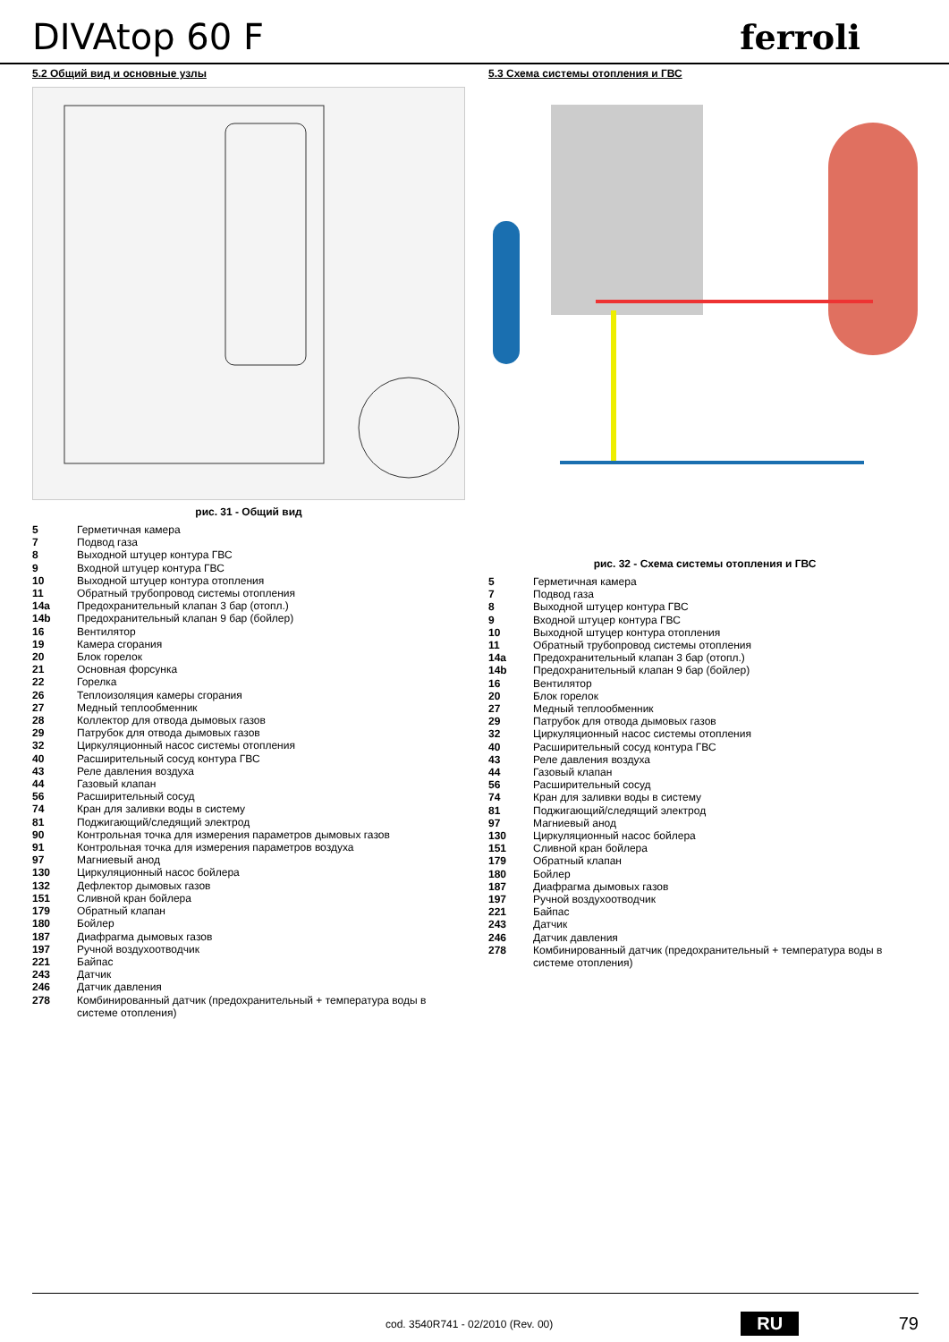DIVAtop 60 F
ferroli
5.2 Общий вид и основные узлы
рис. 31 - Общий вид
| 5 | Герметичная камера |
| 7 | Подвод газа |
| 8 | Выходной штуцер контура ГВС |
| 9 | Входной штуцер контура ГВС |
| 10 | Выходной штуцер контура отопления |
| 11 | Обратный трубопровод системы отопления |
| 14a | Предохранительный клапан 3 бар (отопл.) |
| 14b | Предохранительный клапан 9 бар (бойлер) |
| 16 | Вентилятор |
| 19 | Камера сгорания |
| 20 | Блок горелок |
| 21 | Основная форсунка |
| 22 | Горелка |
| 26 | Теплоизоляция камеры сгорания |
| 27 | Медный теплообменник |
| 28 | Коллектор для отвода дымовых газов |
| 29 | Патрубок для отвода дымовых газов |
| 32 | Циркуляционный насос системы отопления |
| 40 | Расширительный сосуд контура ГВС |
| 43 | Реле давления воздуха |
| 44 | Газовый клапан |
| 56 | Расширительный сосуд |
| 74 | Кран для заливки воды в систему |
| 81 | Поджигающий/следящий электрод |
| 90 | Контрольная точка для измерения параметров дымовых газов |
| 91 | Контрольная точка для измерения параметров воздуха |
| 97 | Магниевый анод |
| 130 | Циркуляционный насос бойлера |
| 132 | Дефлектор дымовых газов |
| 151 | Сливной кран бойлера |
| 179 | Обратный клапан |
| 180 | Бойлер |
| 187 | Диафрагма дымовых газов |
| 197 | Ручной воздухоотводчик |
| 221 | Байпас |
| 243 | Датчик |
| 246 | Датчик давления |
| 278 | Комбинированный датчик (предохранительный + температура воды в системе отопления) |
5.3 Схема системы отопления и ГВС
рис. 32 - Схема системы отопления и ГВС
| 5 | Герметичная камера |
| 7 | Подвод газа |
| 8 | Выходной штуцер контура ГВС |
| 9 | Входной штуцер контура ГВС |
| 10 | Выходной штуцер контура отопления |
| 11 | Обратный трубопровод системы отопления |
| 14a | Предохранительный клапан 3 бар (отопл.) |
| 14b | Предохранительный клапан 9 бар (бойлер) |
| 16 | Вентилятор |
| 20 | Блок горелок |
| 27 | Медный теплообменник |
| 29 | Патрубок для отвода дымовых газов |
| 32 | Циркуляционный насос системы отопления |
| 40 | Расширительный сосуд контура ГВС |
| 43 | Реле давления воздуха |
| 44 | Газовый клапан |
| 56 | Расширительный сосуд |
| 74 | Кран для заливки воды в систему |
| 81 | Поджигающий/следящий электрод |
| 97 | Магниевый анод |
| 130 | Циркуляционный насос бойлера |
| 151 | Сливной кран бойлера |
| 179 | Обратный клапан |
| 180 | Бойлер |
| 187 | Диафрагма дымовых газов |
| 197 | Ручной воздухоотводчик |
| 221 | Байпас |
| 243 | Датчик |
| 246 | Датчик давления |
| 278 | Комбинированный датчик (предохранительный + температура воды в системе отопления) |
cod. 3540R741 - 02/2010 (Rev. 00) RU 79